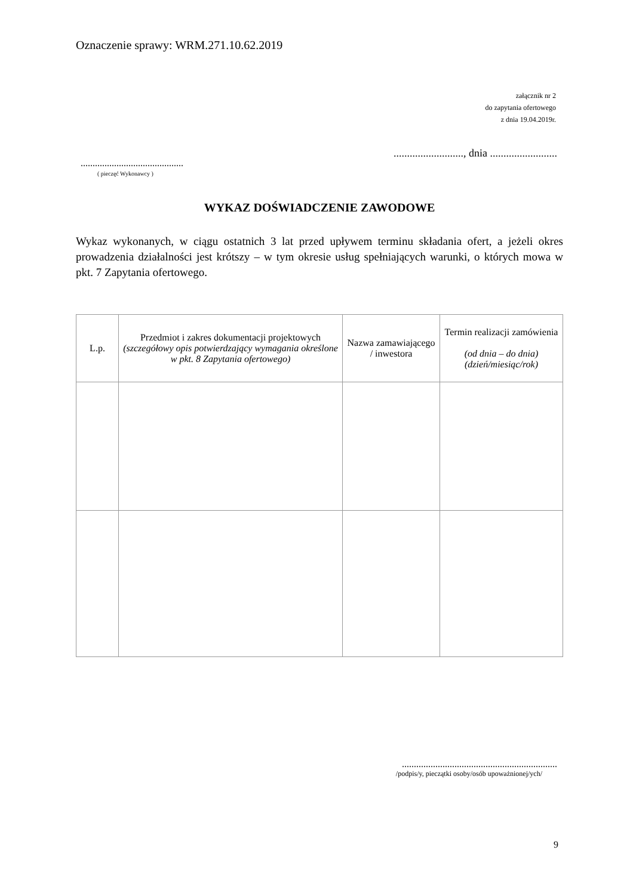Oznaczenie sprawy: WRM.271.10.62.2019
załącznik nr 2
do zapytania ofertowego
z dnia 19.04.2019r.
.........................., dnia .........................
...........................................
( pieczęć Wykonawcy )
WYKAZ DOŚWIADCZENIE ZAWODOWE
Wykaz wykonanych, w ciągu ostatnich 3 lat przed upływem terminu składania ofert, a jeżeli okres prowadzenia działalności jest krótszy – w tym okresie usług spełniających warunki, o których mowa w pkt. 7 Zapytania ofertowego.
| L.p. | Przedmiot i zakres dokumentacji projektowych (szczegółowy opis potwierdzający wymagania określone w pkt. 8 Zapytania ofertowego) | Nazwa zamawiającego / inwestora | Termin realizacji zamówienia (od dnia – do dnia) (dzień/miesiąc/rok) |
| --- | --- | --- | --- |
.................................................................
/podpis/y, pieczątki osoby/osób upoważnionej/ych/
9